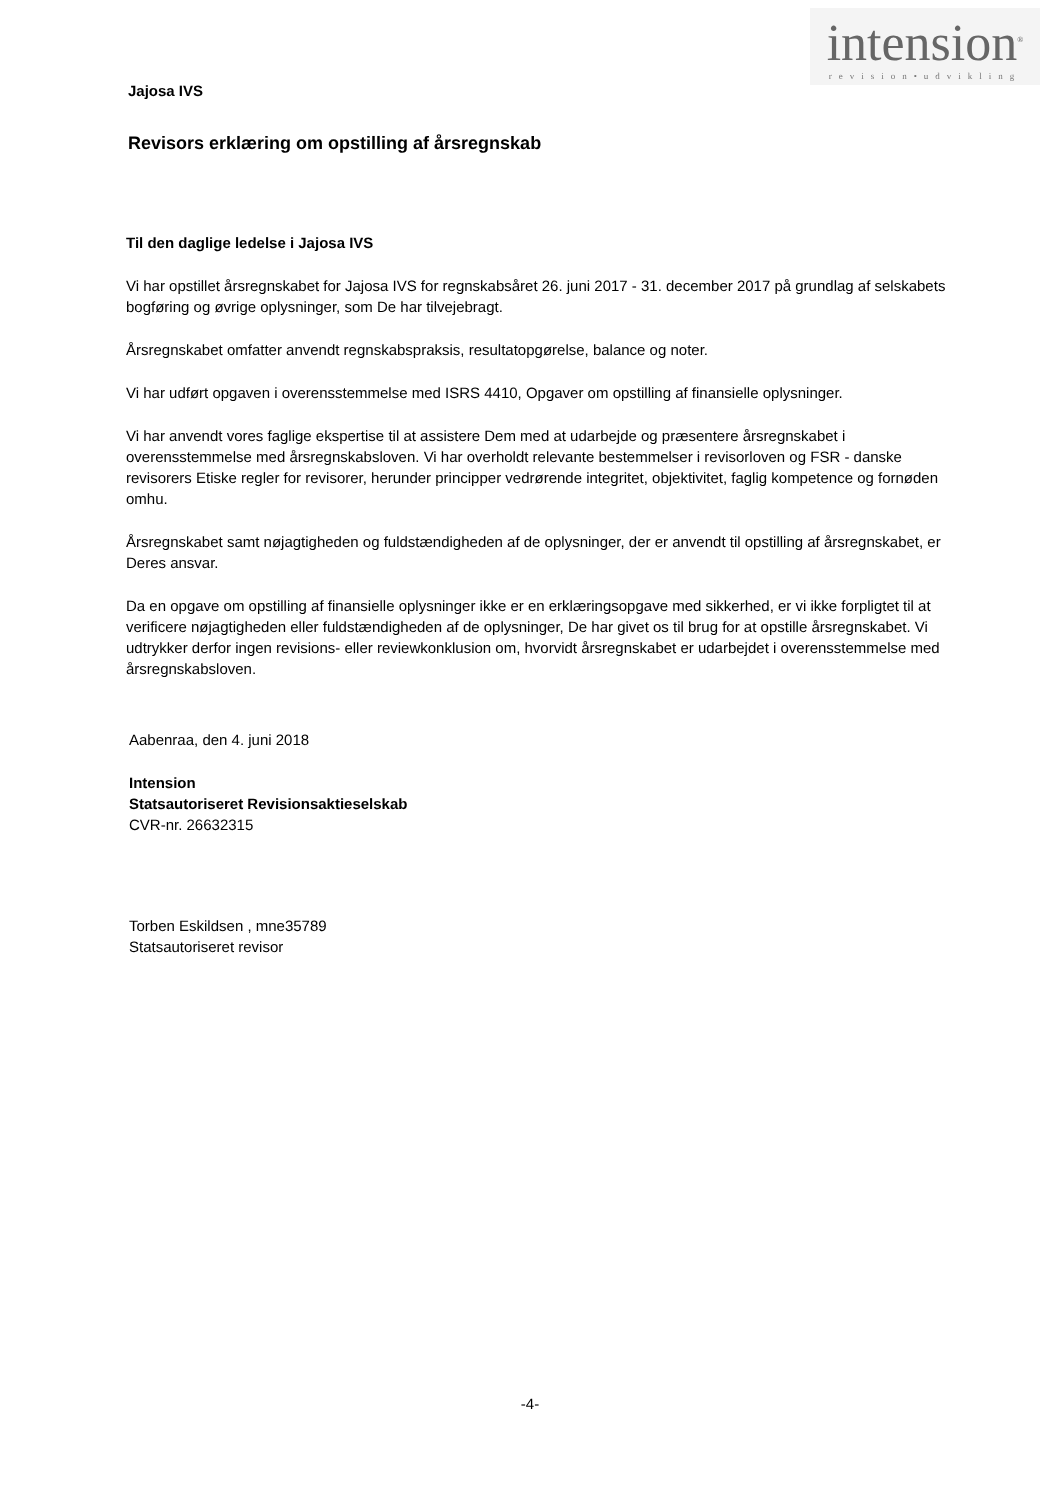intension<sup>®</sup>
revision•udvikling
Jajosa IVS
Revisors erklæring om opstilling af årsregnskab
Til den daglige ledelse i Jajosa IVS
Vi har opstillet årsregnskabet for Jajosa IVS for regnskabsåret 26. juni 2017 - 31. december 2017 på grundlag af selskabets bogføring og øvrige oplysninger, som De har tilvejebragt.
Årsregnskabet omfatter anvendt regnskabspraksis, resultatopgørelse, balance og noter.
Vi har udført opgaven i overensstemmelse med ISRS 4410, Opgaver om opstilling af finansielle oplysninger.
Vi har anvendt vores faglige ekspertise til at assistere Dem med at udarbejde og præsentere årsregnskabet i overensstemmelse med årsregnskabsloven. Vi har overholdt relevante bestemmelser i revisorloven og FSR - danske revisorers Etiske regler for revisorer, herunder principper vedrørende integritet, objektivitet, faglig kompetence og fornøden omhu.
Årsregnskabet samt nøjagtigheden og fuldstændigheden af de oplysninger, der er anvendt til opstilling af årsregnskabet, er Deres ansvar.
Da en opgave om opstilling af finansielle oplysninger ikke er en erklæringsopgave med sikkerhed, er vi ikke forpligtet til at verificere nøjagtigheden eller fuldstændigheden af de oplysninger, De har givet os til brug for at opstille årsregnskabet. Vi udtrykker derfor ingen revisions- eller reviewkonklusion om, hvorvidt årsregnskabet er udarbejdet i overensstemmelse med årsregnskabsloven.
Aabenraa, den 4. juni 2018
Intension
Statsautoriseret Revisionsaktieselskab
CVR-nr. 26632315
Torben Eskildsen , mne35789
Statsautoriseret revisor
-4-